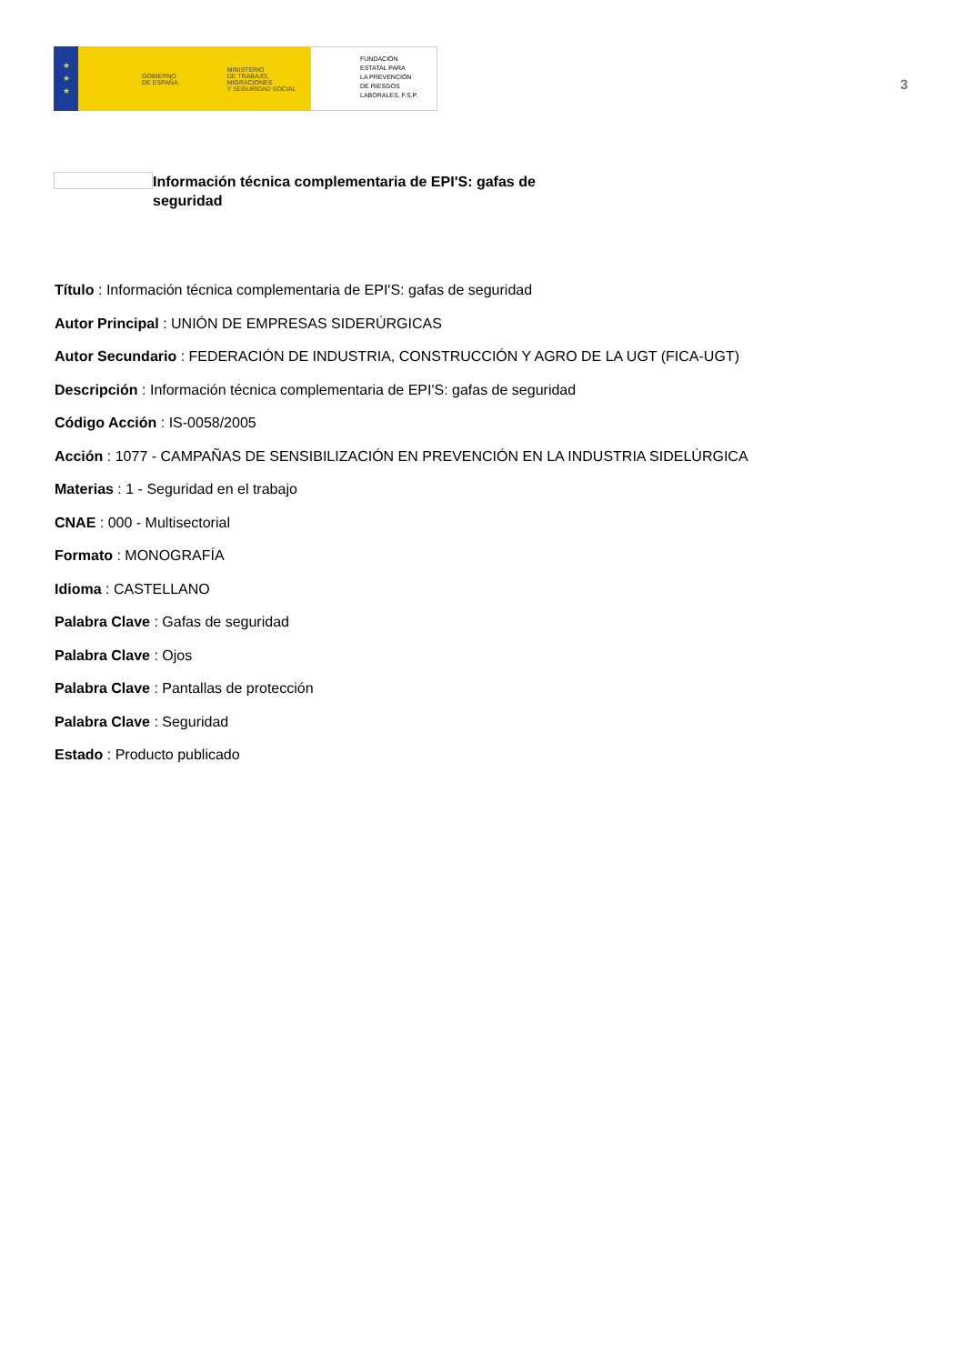★
★
★
GOBIERNO
DE ESPAÑA
MINISTERIO
DE TRABAJO, MIGRACIONES
Y SEGURIDAD SOCIAL
FUNDACIÓN
ESTATAL PARA
LA PREVENCIÓN
DE RIESGOS
LABORALES, F.S.P.
3
Información técnica complementaria de EPI'S: gafas de seguridad
Título : Información técnica complementaria de EPI'S: gafas de seguridad
Autor Principal : UNIÓN DE EMPRESAS SIDERÚRGICAS
Autor Secundario : FEDERACIÓN DE INDUSTRIA, CONSTRUCCIÓN Y AGRO DE LA UGT (FICA-UGT)
Descripción : Información técnica complementaria de EPI'S: gafas de seguridad
Código Acción : IS-0058/2005
Acción : 1077 - CAMPAÑAS DE SENSIBILIZACIÓN EN PREVENCIÓN EN LA INDUSTRIA SIDELÚRGICA
Materias : 1 - Seguridad en el trabajo
CNAE : 000 - Multisectorial
Formato : MONOGRAFÍA
Idioma : CASTELLANO
Palabra Clave : Gafas de seguridad
Palabra Clave : Ojos
Palabra Clave : Pantallas de protección
Palabra Clave : Seguridad
Estado : Producto publicado